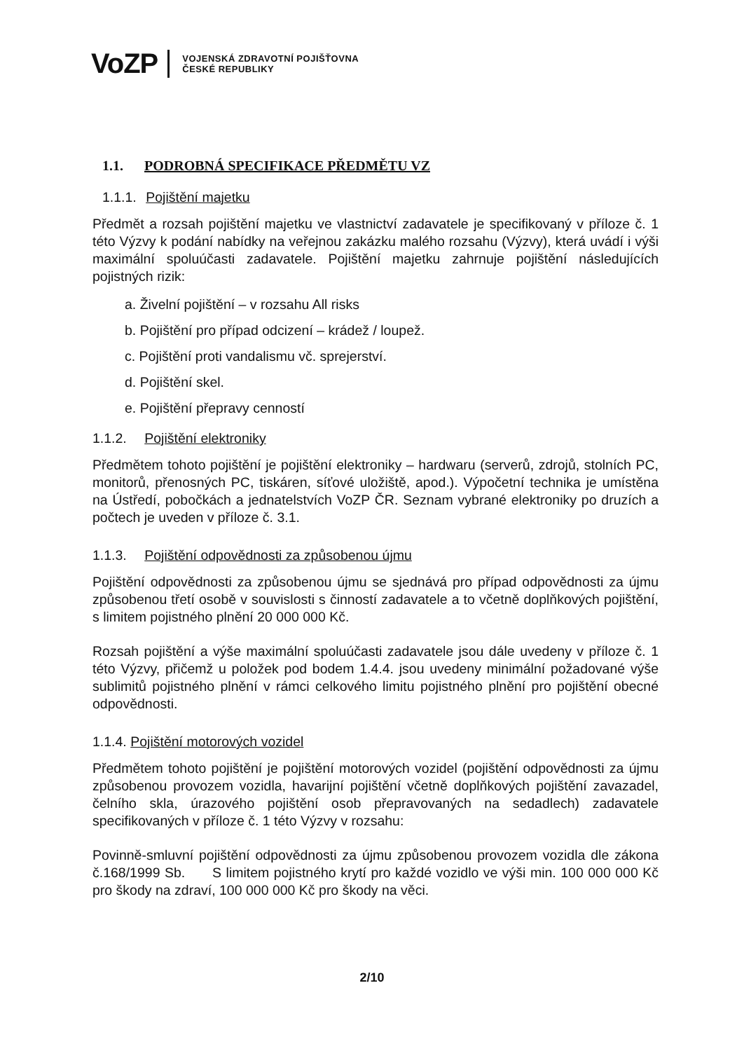VoZP VOJENSKÁ ZDRAVOTNÍ POJIŠŤOVNA
ČESKÉ REPUBLIKY
1.1. PODROBNÁ SPECIFIKACE PŘEDMĚTU VZ
1.1.1. Pojištění majetku
Předmět a rozsah pojištění majetku ve vlastnictví zadavatele je specifikovaný v příloze č. 1 této Výzvy k podání nabídky na veřejnou zakázku malého rozsahu (Výzvy), která uvádí i výši maximální spoluúčasti zadavatele. Pojištění majetku zahrnuje pojištění následujících pojistných rizik:
a. Živelní pojištění – v rozsahu All risks
b. Pojištění pro případ odcizení – krádež / loupež.
c. Pojištění proti vandalismu vč. sprejerství.
d. Pojištění skel.
e. Pojištění přepravy cenností
1.1.2. Pojištění elektroniky
Předmětem tohoto pojištění je pojištění elektroniky – hardwaru (serverů, zdrojů, stolních PC, monitorů, přenosných PC, tiskáren, síťové uložiště, apod.). Výpočetní technika je umístěna na Ústředí, pobočkách a jednatelstvích VoZP ČR. Seznam vybrané elektroniky po druzích a počtech je uveden v příloze č. 3.1.
1.1.3. Pojištění odpovědnosti za způsobenou újmu
Pojištění odpovědnosti za způsobenou újmu se sjednává pro případ odpovědnosti za újmu způsobenou třetí osobě v souvislosti s činností zadavatele a to včetně doplňkových pojištění, s limitem pojistného plnění 20 000 000 Kč.
Rozsah pojištění a výše maximální spoluúčasti zadavatele jsou dále uvedeny v příloze č. 1 této Výzvy, přičemž u položek pod bodem 1.4.4. jsou uvedeny minimální požadované výše sublimitů pojistného plnění v rámci celkového limitu pojistného plnění pro pojištění obecné odpovědnosti.
1.1.4. Pojištění motorových vozidel
Předmětem tohoto pojištění je pojištění motorových vozidel (pojištění odpovědnosti za újmu způsobenou provozem vozidla, havarijní pojištění včetně doplňkových pojištění zavazadel, čelního skla, úrazového pojištění osob přepravovaných na sedadlech) zadavatele specifikovaných v příloze č. 1 této Výzvy v rozsahu:
Povinně-smluvní pojištění odpovědnosti za újmu způsobenou provozem vozidla dle zákona č.168/1999 Sb. S limitem pojistného krytí pro každé vozidlo ve výši min. 100 000 000 Kč pro škody na zdraví, 100 000 000 Kč pro škody na věci.
2/10